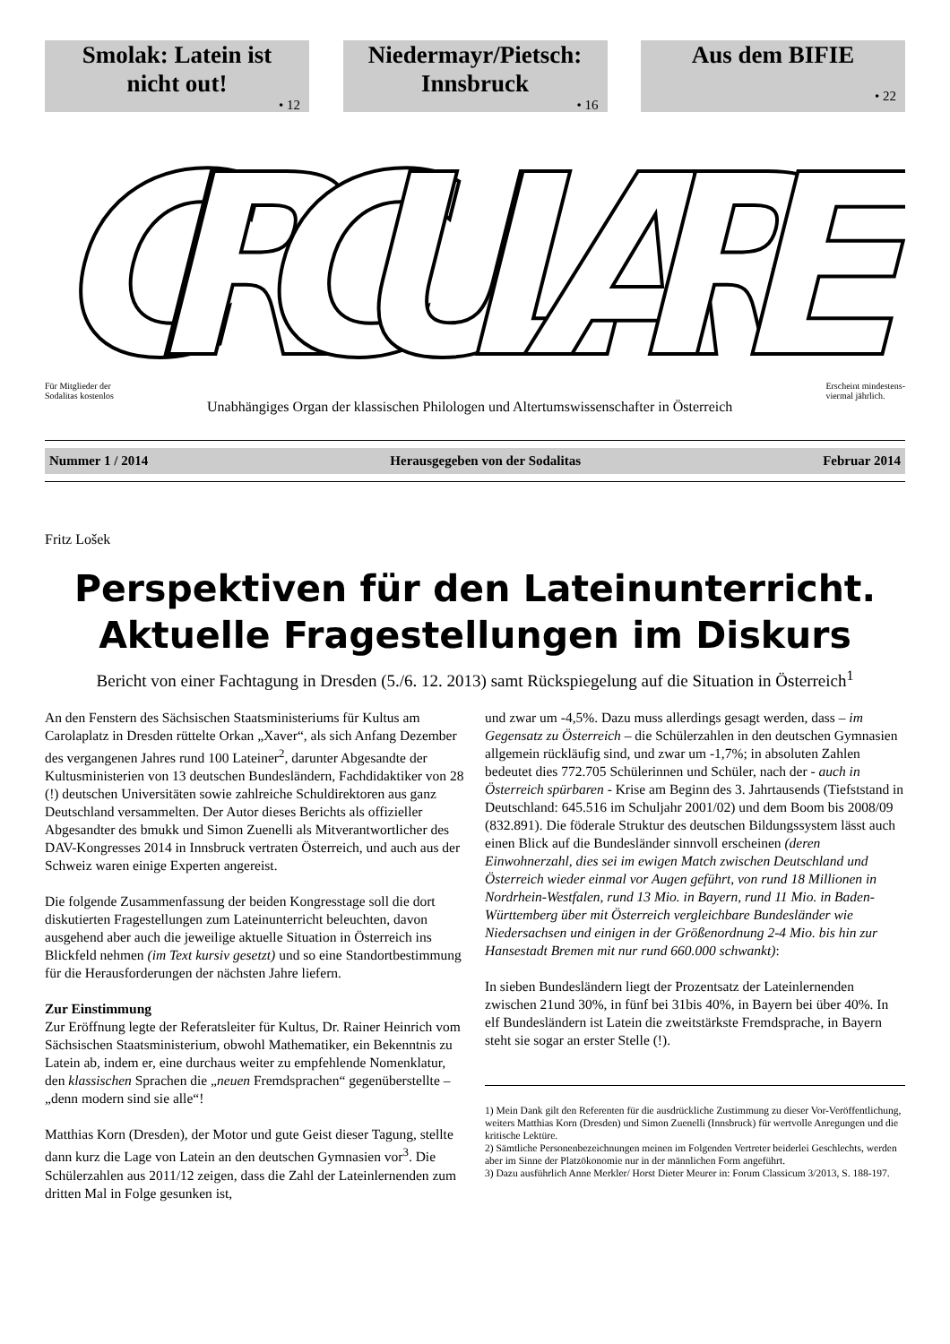Smolak: Latein ist
nicht out!
• 12
Niedermayr/Pietsch:
Innsbruck
• 16
Aus dem BIFIE
• 22
CIRCULARE
Für Mitglieder der
Sodalitas kostenlos
Unabhängiges Organ der klassischen Philologen und Altertumswissenschafter in Österreich
Erscheint mindestens-
viermal jährlich.
Nummer 1 / 2014 Herausgegeben von der Sodalitas Februar 2014
Fritz Lošek
Perspektiven für den Lateinunterricht.
Aktuelle Fragestellungen im Diskurs
Bericht von einer Fachtagung in Dresden (5./6. 12. 2013) samt Rückspiegelung auf die Situation in Österreich<sup>1</sup>
An den Fenstern des Sächsischen Staatsministeriums für Kultus am Carolaplatz in Dresden rüttelte Orkan „Xaver“, als sich Anfang Dezember des vergangenen Jahres rund 100 Lateiner<sup>2</sup>, darunter Abgesandte der Kultusministerien von 13 deutschen Bundesländern, Fachdidaktiker von 28 (!) deutschen Universitäten sowie zahlreiche Schuldirektoren aus ganz Deutschland versammelten. Der Autor dieses Berichts als offizieller Abgesandter des bmukk und Simon Zuenelli als Mitverantwortlicher des DAV-Kongresses 2014 in Innsbruck vertraten Österreich, und auch aus der Schweiz waren einige Experten angereist.
Die folgende Zusammenfassung der beiden Kongresstage soll die dort diskutierten Fragestellungen zum Lateinunterricht beleuchten, davon ausgehend aber auch die jeweilige aktuelle Situation in Österreich ins Blickfeld nehmen (im Text kursiv gesetzt) und so eine Standortbestimmung für die Herausforderungen der nächsten Jahre liefern.
Zur Einstimmung
Zur Eröffnung legte der Referatsleiter für Kultus, Dr. Rainer Heinrich vom Sächsischen Staatsministerium, obwohl Mathematiker, ein Bekenntnis zu Latein ab, indem er, eine durchaus weiter zu empfehlende Nomenklatur, den klassischen Sprachen die „neuen Fremdsprachen“ gegenüberstellte – „denn modern sind sie alle“!
Matthias Korn (Dresden), der Motor und gute Geist dieser Tagung, stellte dann kurz die Lage von Latein an den deutschen Gymnasien vor<sup>3</sup>. Die Schülerzahlen aus 2011/12 zeigen, dass die Zahl der Lateinlernenden zum dritten Mal in Folge gesunken ist,
und zwar um -4,5%. Dazu muss allerdings gesagt werden, dass – im Gegensatz zu Österreich – die Schülerzahlen in den deutschen Gymnasien allgemein rückläufig sind, und zwar um -1,7%; in absoluten Zahlen bedeutet dies 772.705 Schülerinnen und Schüler, nach der - auch in Österreich spürbaren - Krise am Beginn des 3. Jahrtausends (Tiefststand in Deutschland: 645.516 im Schuljahr 2001/02) und dem Boom bis 2008/09 (832.891). Die föderale Struktur des deutschen Bildungssystem lässt auch einen Blick auf die Bundesländer sinnvoll erscheinen (deren Einwohnerzahl, dies sei im ewigen Match zwischen Deutschland und Österreich wieder einmal vor Augen geführt, von rund 18 Millionen in Nordrhein-Westfalen, rund 13 Mio. in Bayern, rund 11 Mio. in Baden-Württemberg über mit Österreich vergleichbare Bundesländer wie Niedersachsen und einigen in der Größenordnung 2-4 Mio. bis hin zur Hansestadt Bremen mit nur rund 660.000 schwankt):
In sieben Bundesländern liegt der Prozentsatz der Lateinlernenden zwischen 21und 30%, in fünf bei 31bis 40%, in Bayern bei über 40%. In elf Bundesländern ist Latein die zweitstärkste Fremdsprache, in Bayern steht sie sogar an erster Stelle (!).
1) Mein Dank gilt den Referenten für die ausdrückliche Zustimmung zu dieser Vor-Veröffentlichung, weiters Matthias Korn (Dresden) und Simon Zuenelli (Innsbruck) für wertvolle Anregungen und die kritische Lektüre.
2) Sämtliche Personenbezeichnungen meinen im Folgenden Vertreter beiderlei Geschlechts, werden aber im Sinne der Platzökonomie nur in der männlichen Form angeführt.
3) Dazu ausführlich Anne Merkler/ Horst Dieter Meurer in: Forum Classicum 3/2013, S. 188-197.